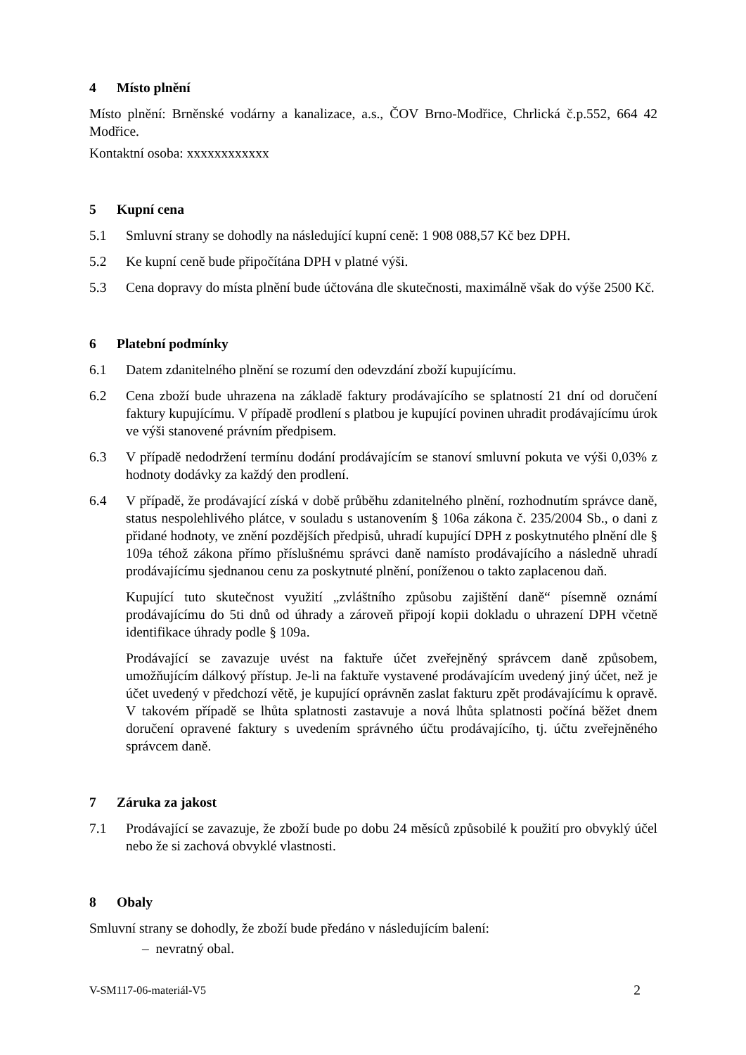4 Místo plnění
Místo plnění: Brněnské vodárny a kanalizace, a.s., ČOV Brno-Modřice, Chrlická č.p.552, 664 42 Modřice.
Kontaktní osoba: xxxxxxxxxxxx
5 Kupní cena
5.1 Smluvní strany se dohodly na následující kupní ceně: 1 908 088,57 Kč bez DPH.
5.2 Ke kupní ceně bude připočítána DPH v platné výši.
5.3 Cena dopravy do místa plnění bude účtována dle skutečnosti, maximálně však do výše 2500 Kč.
6 Platební podmínky
6.1 Datem zdanitelného plnění se rozumí den odevzdání zboží kupujícímu.
6.2 Cena zboží bude uhrazena na základě faktury prodávajícího se splatností 21 dní od doručení faktury kupujícímu. V případě prodlení s platbou je kupující povinen uhradit prodávajícímu úrok ve výši stanovené právním předpisem.
6.3 V případě nedodržení termínu dodání prodávajícím se stanoví smluvní pokuta ve výši 0,03% z hodnoty dodávky za každý den prodlení.
6.4 V případě, že prodávající získá v době průběhu zdanitelného plnění, rozhodnutím správce daně, status nespolehlivého plátce, v souladu s ustanovením § 106a zákona č. 235/2004 Sb., o dani z přidané hodnoty, ve znění pozdějších předpisů, uhradí kupující DPH z poskytnutého plnění dle § 109a téhož zákona přímo příslušnému správci daně namísto prodávajícího a následně uhradí prodávajícímu sjednanou cenu za poskytnuté plnění, poníženou o takto zaplacenou daň.
Kupující tuto skutečnost využití „zvláštního způsobu zajištění daně“ písemně oznámí prodávajícímu do 5ti dnů od úhrady a zároveň připojí kopii dokladu o uhrazení DPH včetně identifikace úhrady podle § 109a.
Prodávající se zavazuje uvést na faktuře účet zveřejněný správcem daně způsobem, umožňujícím dálkový přístup. Je-li na faktuře vystavené prodávajícím uvedený jiný účet, než je účet uvedený v předchozí větě, je kupující oprávněn zaslat fakturu zpět prodávajícímu k opravě. V takovém případě se lhůta splatnosti zastavuje a nová lhůta splatnosti počíná běžet dnem doručení opravené faktury s uvedením správného účtu prodávajícího, tj. účtu zveřejněného správcem daně.
7 Záruka za jakost
7.1 Prodávající se zavazuje, že zboží bude po dobu 24 měsíců způsobilé k použití pro obvyklý účel nebo že si zachová obvyklé vlastnosti.
8 Obaly
Smluvní strany se dohodly, že zboží bude předáno v následujícím balení:
– nevratný obal.
V-SM117-06-materiál-V5 2